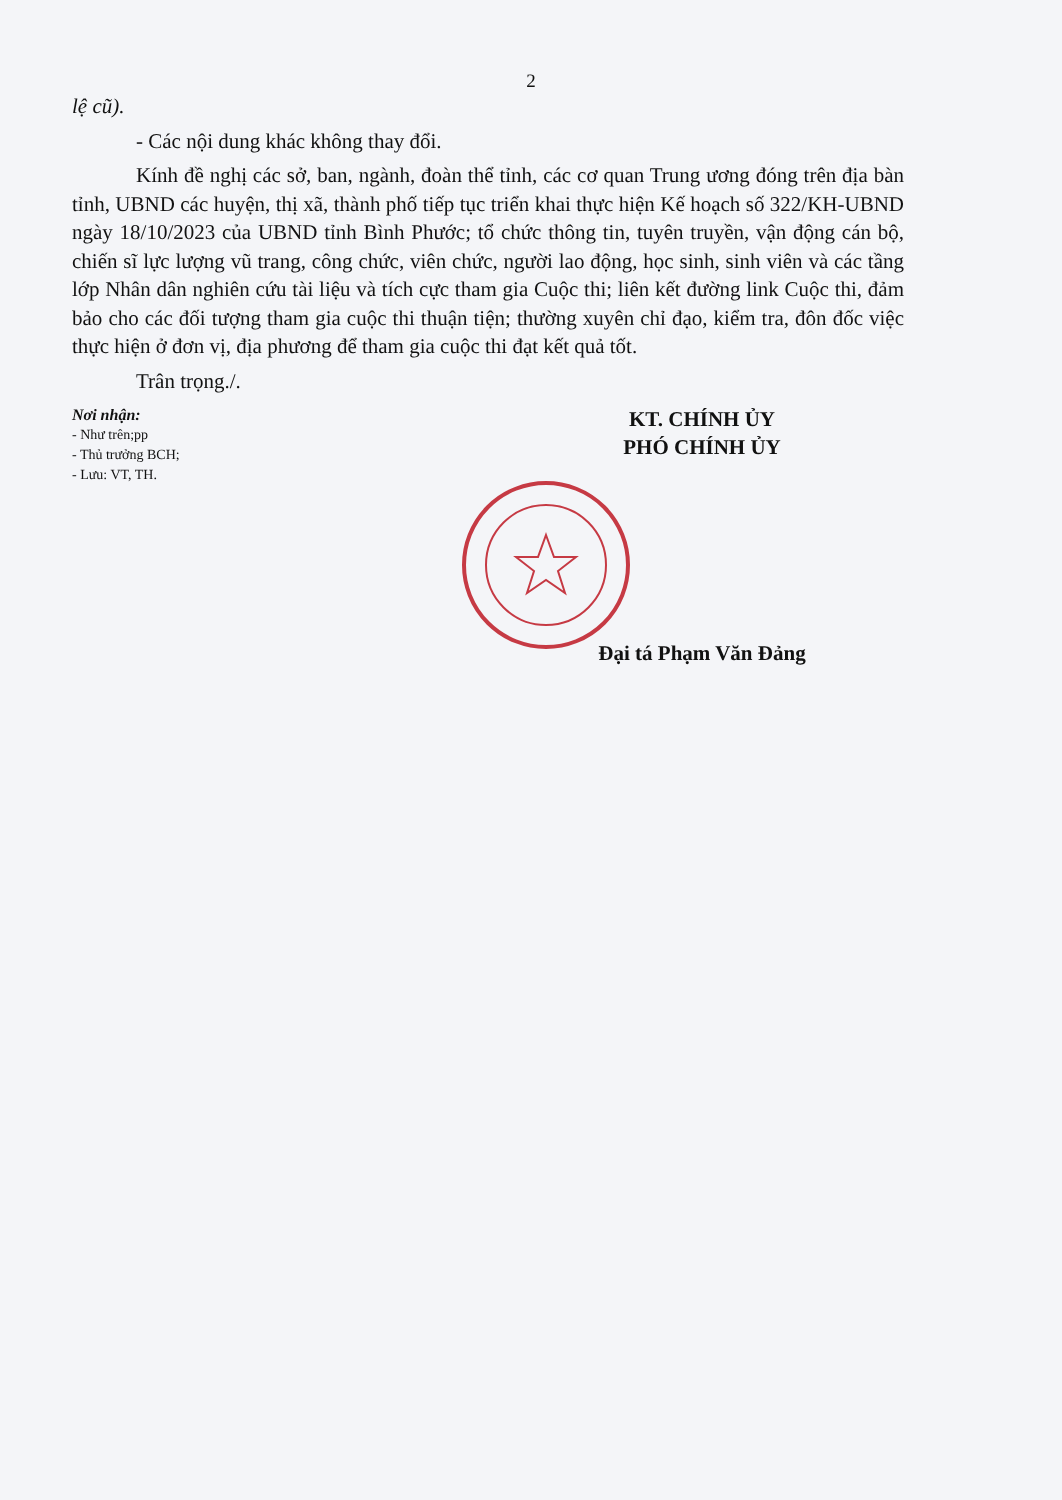2
lệ cũ).
- Các nội dung khác không thay đổi.
Kính đề nghị các sở, ban, ngành, đoàn thể tỉnh, các cơ quan Trung ương đóng trên địa bàn tỉnh, UBND các huyện, thị xã, thành phố tiếp tục triển khai thực hiện Kế hoạch số 322/KH-UBND ngày 18/10/2023 của UBND tỉnh Bình Phước; tổ chức thông tin, tuyên truyền, vận động cán bộ, chiến sĩ lực lượng vũ trang, công chức, viên chức, người lao động, học sinh, sinh viên và các tầng lớp Nhân dân nghiên cứu tài liệu và tích cực tham gia Cuộc thi; liên kết đường link Cuộc thi, đảm bảo cho các đối tượng tham gia cuộc thi thuận tiện; thường xuyên chỉ đạo, kiểm tra, đôn đốc việc thực hiện ở đơn vị, địa phương để tham gia cuộc thi đạt kết quả tốt.
Trân trọng./.
Nơi nhận:
- Như trên;pp
- Thủ trưởng BCH;
- Lưu: VT, TH.
KT. CHÍNH ỦY
PHÓ CHÍNH ỦY
Đại tá Phạm Văn Đảng